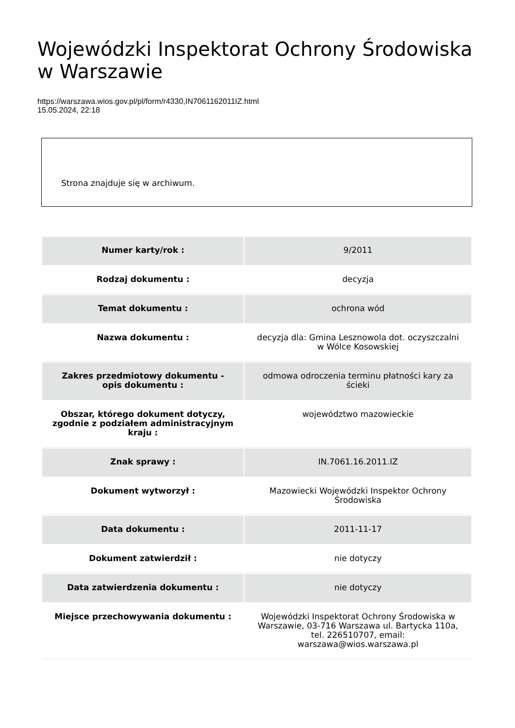Wojewódzki Inspektorat Ochrony Środowiska w Warszawie
https://warszawa.wios.gov.pl/pl/form/r4330,IN7061162011IZ.html
15.05.2024, 22:18
Strona znajduje się w archiwum.
| Numer karty/rok : | 9/2011 |
| Rodzaj dokumentu : | decyzja |
| Temat dokumentu : | ochrona wód |
| Nazwa dokumentu : | decyzja dla: Gmina Lesznowola dot. oczyszczalni w Wólce Kosowskiej |
| Zakres przedmiotowy dokumentu - opis dokumentu : | odmowa odroczenia terminu płatności kary za ścieki |
| Obszar, którego dokument dotyczy, zgodnie z podziałem administracyjnym kraju : | województwo mazowieckie |
| Znak sprawy : | IN.7061.16.2011.IZ |
| Dokument wytworzył : | Mazowiecki Wojewódzki Inspektor Ochrony Środowiska |
| Data dokumentu : | 2011-11-17 |
| Dokument zatwierdził : | nie dotyczy |
| Data zatwierdzenia dokumentu : | nie dotyczy |
| Miejsce przechowywania dokumentu : | Wojewódzki Inspektorat Ochrony Środowiska w Warszawie, 03-716 Warszawa ul. Bartycka 110a, tel. 226510707, email: warszawa@wios.warszawa.pl |